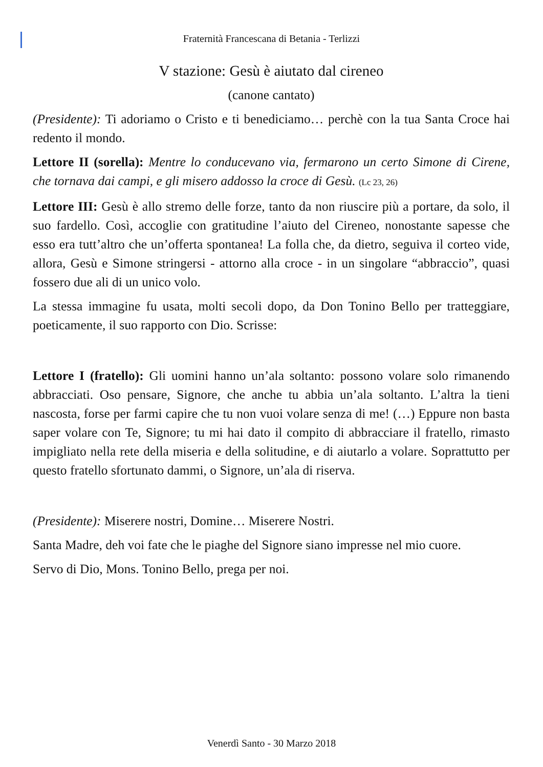Fraternità Francescana di Betania - Terlizzi
V stazione: Gesù è aiutato dal cireneo
(canone cantato)
(Presidente): Ti adoriamo o Cristo e ti benediciamo… perchè con la tua Santa Croce hai redento il mondo.
Lettore II (sorella): Mentre lo conducevano via, fermarono un certo Simone di Cirene, che tornava dai campi, e gli misero addosso la croce di Gesù. (Lc 23, 26)
Lettore III: Gesù è allo stremo delle forze, tanto da non riuscire più a portare, da solo, il suo fardello. Così, accoglie con gratitudine l’aiuto del Cireneo, nonostante sapesse che esso era tutt’altro che un’offerta spontanea! La folla che, da dietro, seguiva il corteo vide, allora, Gesù e Simone stringersi - attorno alla croce - in un singolare “abbraccio”, quasi fossero due ali di un unico volo.
La stessa immagine fu usata, molti secoli dopo, da Don Tonino Bello per tratteggiare, poeticamente, il suo rapporto con Dio. Scrisse:
Lettore I (fratello): Gli uomini hanno un’ala soltanto: possono volare solo rimanendo abbracciati. Oso pensare, Signore, che anche tu abbia un’ala soltanto. L’altra la tieni nascosta, forse per farmi capire che tu non vuoi volare senza di me! (…) Eppure non basta saper volare con Te, Signore; tu mi hai dato il compito di abbracciare il fratello, rimasto impigliato nella rete della miseria e della solitudine, e di aiutarlo a volare. Soprattutto per questo fratello sfortunato dammi, o Signore, un’ala di riserva.
(Presidente): Miserere nostri, Domine… Miserere Nostri.
Santa Madre, deh voi fate che le piaghe del Signore siano impresse nel mio cuore.
Servo di Dio, Mons. Tonino Bello, prega per noi.
Venerdì Santo - 30 Marzo 2018